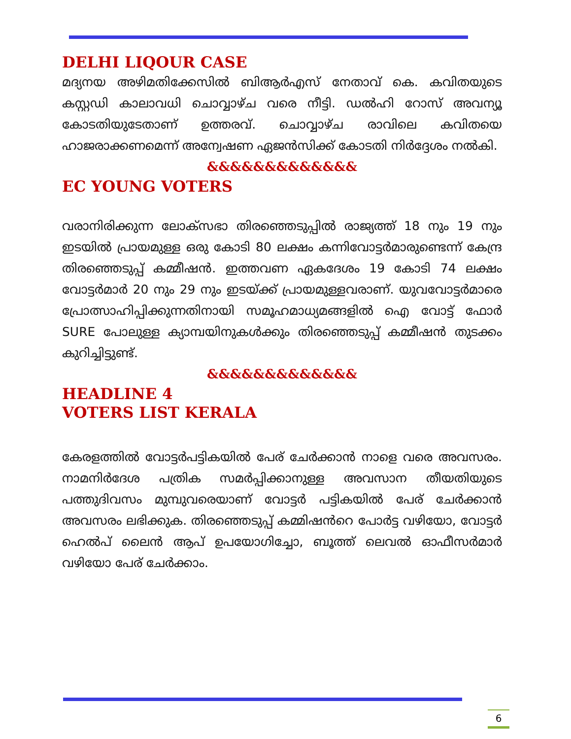DELHI LIQOUR CASE
മദ്യനയ അഴിമതിക്കേസിൽ ബിആർഎസ് നേതാവ് കെ. കവിതയുടെ കസ്റ്റഡി കാലാവധി ചൊവ്വാഴ്ച വരെ നീട്ടി. ഡൽഹി റോസ് അവന്യൂ കോടതിയുടേതാണ് ഉത്തരവ്. ചൊവ്വാഴ്ച രാവിലെ കവിതയെ ഹാജരാക്കണമെന്ന് അന്വേഷണ ഏജൻസിക്ക് കോടതി നിർദ്ദേശം നൽകി.
&&&&&&&&&&&&&
EC YOUNG VOTERS
വരാനിരിക്കുന്ന ലോക്സഭാ തിരഞ്ഞെടുപ്പിൽ രാജ്യത്ത് 18 നും 19 നും ഇടയിൽ പ്രായമുള്ള ഒരു കോടി 80 ലക്ഷം കന്നിവോട്ടർമാരുണ്ടെന്ന് കേന്ദ്ര തിരഞ്ഞെടുപ്പ് കമ്മീഷൻ. ഇത്തവണ ഏകദേശം 19 കോടി 74 ലക്ഷം വോട്ടർമാർ 20 നും 29 നും ഇടയ്ക്ക് പ്രായമുള്ളവരാണ്. യുവവോട്ടർമാരെ പ്രോത്സാഹിപ്പിക്കുന്നതിനായി സമൂഹമാധ്യമങ്ങളിൽ ഐ വോട്ട് ഫോർ SURE പോലുള്ള ക്യാമ്പയിനുകൾക്കും തിരഞ്ഞെടുപ്പ് കമ്മീഷൻ തുടക്കം കുറിച്ചിട്ടുണ്ട്.
&&&&&&&&&&&&&
HEADLINE 4
VOTERS LIST KERALA
കേരളത്തിൽ വോട്ടർപട്ടികയിൽ പേര് ചേർക്കാൻ നാളെ വരെ അവസരം. നാമനിർദേശ പത്രിക സമർപ്പിക്കാനുള്ള അവസാന തീയതിയുടെ പത്തുദിവസം മുമ്പുവരെയാണ് വോട്ടർ പട്ടികയിൽ പേര് ചേർക്കാൻ അവസരം ലഭിക്കുക. തിരഞ്ഞെടുപ്പ് കമ്മിഷൻറെ പോർട്ട വഴിയോ, വോട്ടർ ഹെൽപ് ലൈൻ ആപ് ഉപയോഗിച്ചോ, ബൂത്ത് ലെവൽ ഓഫീസർമാർ വഴിയോ പേര് ചേർക്കാം.
6